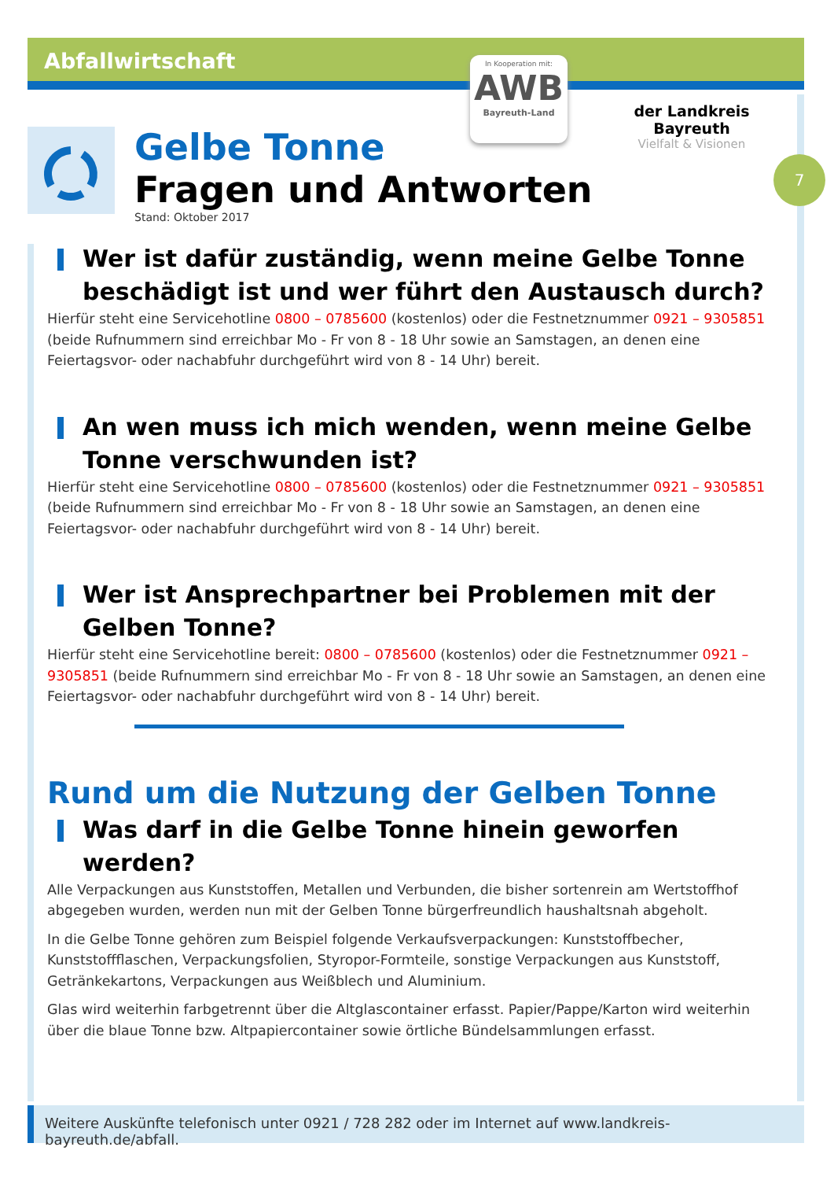Abfallwirtschaft
In Kooperation mit:
AWB
Bayreuth-Land
der Landkreis Bayreuth
Vielfalt & Visionen
7
Gelbe Tonne
Fragen und Antworten
Stand: Oktober 2017
Wer ist dafür zuständig, wenn meine Gelbe Tonne beschädigt ist und wer führt den Austausch durch?
Hierfür steht eine Servicehotline 0800 – 0785600 (kostenlos) oder die Festnetznummer 0921 – 9305851 (beide Rufnummern sind erreichbar Mo - Fr von 8 - 18 Uhr sowie an Samstagen, an denen eine Feiertagsvor- oder nachabfuhr durchgeführt wird von 8 - 14 Uhr) bereit.
An wen muss ich mich wenden, wenn meine Gelbe Tonne verschwunden ist?
Hierfür steht eine Servicehotline 0800 – 0785600 (kostenlos) oder die Festnetznummer 0921 – 9305851 (beide Rufnummern sind erreichbar Mo - Fr von 8 - 18 Uhr sowie an Samstagen, an denen eine Feiertagsvor- oder nachabfuhr durchgeführt wird von 8 - 14 Uhr) bereit.
Wer ist Ansprechpartner bei Problemen mit der Gelben Tonne?
Hierfür steht eine Servicehotline bereit: 0800 – 0785600 (kostenlos) oder die Festnetznummer 0921 – 9305851 (beide Rufnummern sind erreichbar Mo - Fr von 8 - 18 Uhr sowie an Samstagen, an denen eine Feiertagsvor- oder nachabfuhr durchgeführt wird von 8 - 14 Uhr) bereit.
Rund um die Nutzung der Gelben Tonne
Was darf in die Gelbe Tonne hinein geworfen werden?
Alle Verpackungen aus Kunststoffen, Metallen und Verbunden, die bisher sortenrein am Wertstoffhof abgegeben wurden, werden nun mit der Gelben Tonne bürgerfreundlich haushaltsnah abgeholt.
In die Gelbe Tonne gehören zum Beispiel folgende Verkaufsverpackungen: Kunststoffbecher, Kunststoffflaschen, Verpackungsfolien, Styropor-Formteile, sonstige Verpackungen aus Kunststoff, Getränkekartons, Verpackungen aus Weißblech und Aluminium.
Glas wird weiterhin farbgetrennt über die Altglascontainer erfasst. Papier/Pappe/Karton wird weiterhin über die blaue Tonne bzw. Altpapiercontainer sowie örtliche Bündelsammlungen erfasst.
Weitere Auskünfte telefonisch unter 0921 / 728 282 oder im Internet auf www.landkreis-bayreuth.de/abfall.